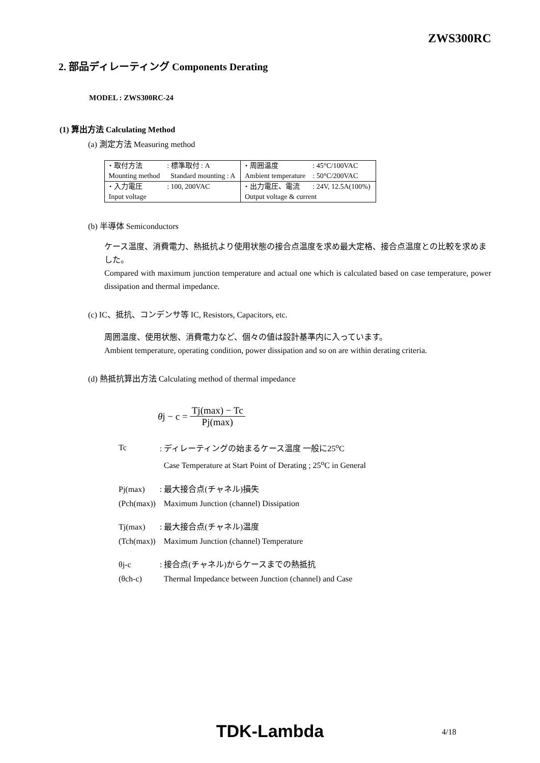ZWS300RC
2. 部品ディレーティング Components Derating
MODEL : ZWS300RC-24
(1) 算出方法 Calculating Method
(a) 測定方法 Measuring method
| ・取付方法 | : 標準取付 : A | ・周囲温度 | : 45°C/100VAC |
| Mounting method | Standard mounting : A | Ambient temperature | : 50°C/200VAC |
| ・入力電圧 | : 100, 200VAC | ・出力電圧、電流 | : 24V, 12.5A(100%) |
| Input voltage | | Output voltage & current | |
(b) 半導体 Semiconductors
ケース温度、消費電力、熱抵抗より使用状態の接合点温度を求め最大定格、接合点温度との比較を求めました。
Compared with maximum junction temperature and actual one which is calculated based on case temperature, power dissipation and thermal impedance.
(c) IC、抵抗、コンデンサ等 IC, Resistors, Capacitors, etc.
周囲温度、使用状態、消費電力など、個々の値は設計基準内に入っています。
Ambient temperature, operating condition, power dissipation and so on are within derating criteria.
(d) 熱抵抗算出方法 Calculating method of thermal impedance
θ j − c = Tj(max) − Tc Pj(max)
| Tc | : ディレーティングの始まるケース温度 一般に25<sup>o</sup>C |
| | Case Temperature at Start Point of Derating ; 25<sup>o</sup>C in General |
| Pj(max) | : 最大接合点(チャネル)損失 |
| (Pch(max)) | Maximum Junction (channel) Dissipation |
| Tj(max) | : 最大接合点(チャネル)温度 |
| (Tch(max)) | Maximum Junction (channel) Temperature |
| θj-c | : 接合点(チャネル)からケースまでの熱抵抗 |
| (θch-c) | Thermal Impedance between Junction (channel) and Case |
TDK-Lambda 4/18